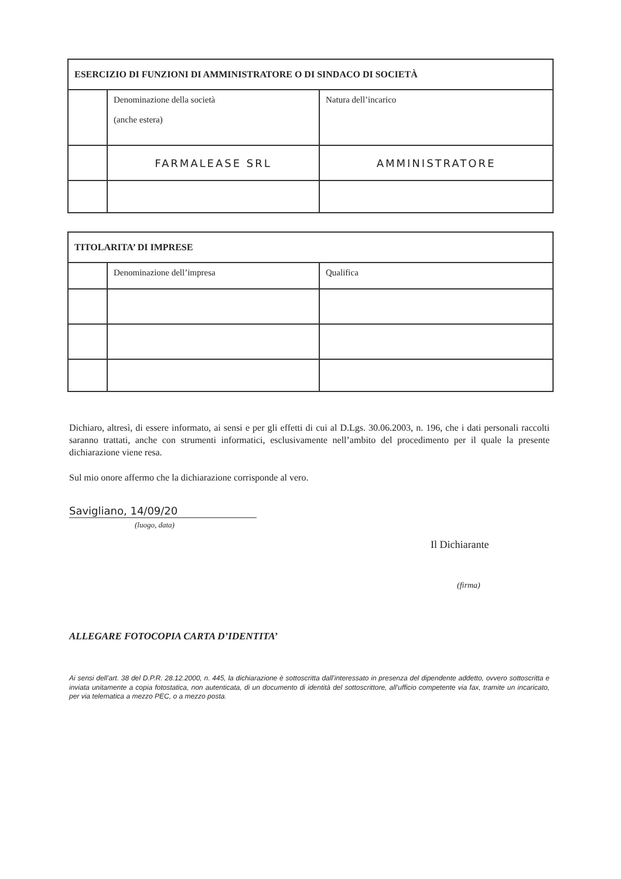| ESERCIZIO DI FUNZIONI DI AMMINISTRATORE O DI SINDACO DI SOCIETÀ | | |
| --- | --- | --- |
| | Denominazione della società (anche estera) | Natura dell’incarico |
| | FARMALEASE SRL | AMMINISTRATORE |
| TITOLARITA’ DI IMPRESE | | |
| --- | --- | --- |
| | Denominazione dell’impresa | Qualifica |
Dichiaro, altresì, di essere informato, ai sensi e per gli effetti di cui al D.Lgs. 30.06.2003, n. 196, che i dati personali raccolti saranno trattati, anche con strumenti informatici, esclusivamente nell’ambito del procedimento per il quale la presente dichiarazione viene resa.
Sul mio onore affermo che la dichiarazione corrisponde al vero.
Savigliano, 14/09/20
(luogo, data)
Il Dichiarante
(firma)
ALLEGARE FOTOCOPIA CARTA D’IDENTITA’
Ai sensi dell’art. 38 del D.P.R. 28.12.2000, n. 445, la dichiarazione è sottoscritta dall’interessato in presenza del dipendente addetto, ovvero sottoscritta e inviata unitamente a copia fotostatica, non autenticata, di un documento di identità del sottoscrittore, all’ufficio competente via fax, tramite un incaricato, per via telematica a mezzo PEC, o a mezzo posta.